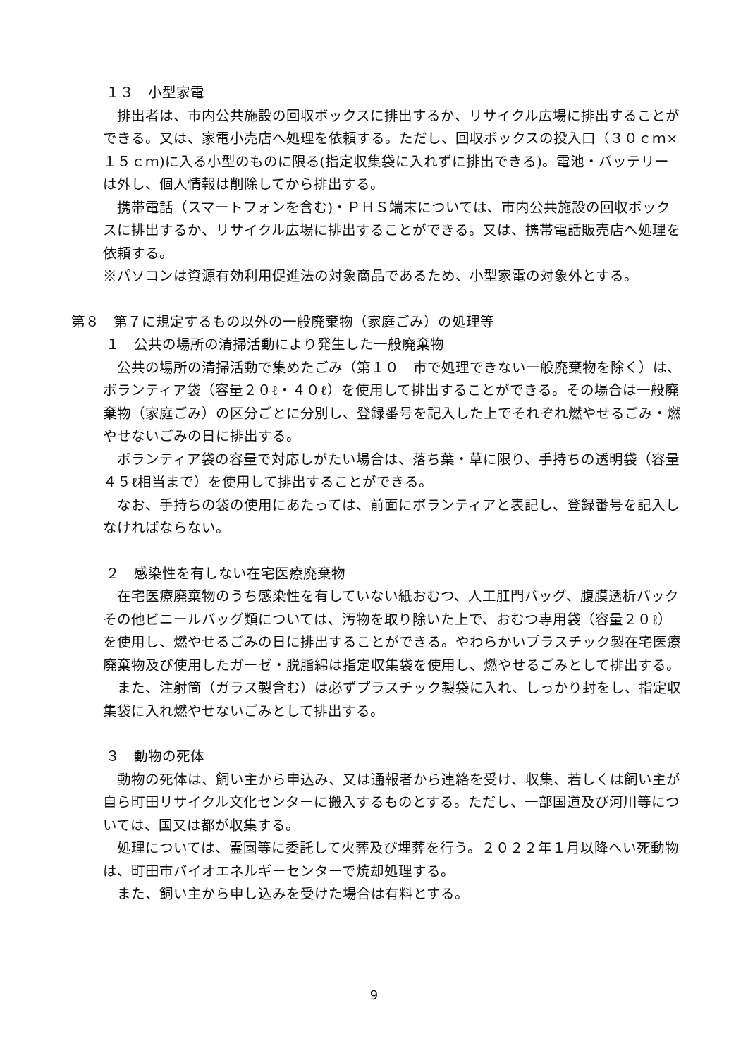１３　小型家電
排出者は、市内公共施設の回収ボックスに排出するか、リサイクル広場に排出することができる。又は、家電小売店へ処理を依頼する。ただし、回収ボックスの投入口（３０ｃｍ×１５ｃｍ)に入る小型のものに限る(指定収集袋に入れずに排出できる)。電池・バッテリーは外し、個人情報は削除してから排出する。
携帯電話（スマートフォンを含む)・ＰＨＳ端末については、市内公共施設の回収ボックスに排出するか、リサイクル広場に排出することができる。又は、携帯電話販売店へ処理を依頼する。
※パソコンは資源有効利用促進法の対象商品であるため、小型家電の対象外とする。
第８　第７に規定するもの以外の一般廃棄物（家庭ごみ）の処理等
１　公共の場所の清掃活動により発生した一般廃棄物
公共の場所の清掃活動で集めたごみ（第１０　市で処理できない一般廃棄物を除く）は、ボランティア袋（容量２０ℓ・４０ℓ）を使用して排出することができる。その場合は一般廃棄物（家庭ごみ）の区分ごとに分別し、登録番号を記入した上でそれぞれ燃やせるごみ・燃やせないごみの日に排出する。
ボランティア袋の容量で対応しがたい場合は、落ち葉・草に限り、手持ちの透明袋（容量４５ℓ相当まで）を使用して排出することができる。
なお、手持ちの袋の使用にあたっては、前面にボランティアと表記し、登録番号を記入しなければならない。
２　感染性を有しない在宅医療廃棄物
在宅医療廃棄物のうち感染性を有していない紙おむつ、人工肛門バッグ、腹膜透析パックその他ビニールバッグ類については、汚物を取り除いた上で、おむつ専用袋（容量２０ℓ）を使用し、燃やせるごみの日に排出することができる。やわらかいプラスチック製在宅医療廃棄物及び使用したガーゼ・脱脂綿は指定収集袋を使用し、燃やせるごみとして排出する。
また、注射筒（ガラス製含む）は必ずプラスチック製袋に入れ、しっかり封をし、指定収集袋に入れ燃やせないごみとして排出する。
３　動物の死体
動物の死体は、飼い主から申込み、又は通報者から連絡を受け、収集、若しくは飼い主が自ら町田リサイクル文化センターに搬入するものとする。ただし、一部国道及び河川等については、国又は都が収集する。
処理については、霊園等に委託して火葬及び埋葬を行う。２０２２年１月以降へい死動物は、町田市バイオエネルギーセンターで焼却処理する。
また、飼い主から申し込みを受けた場合は有料とする。
9